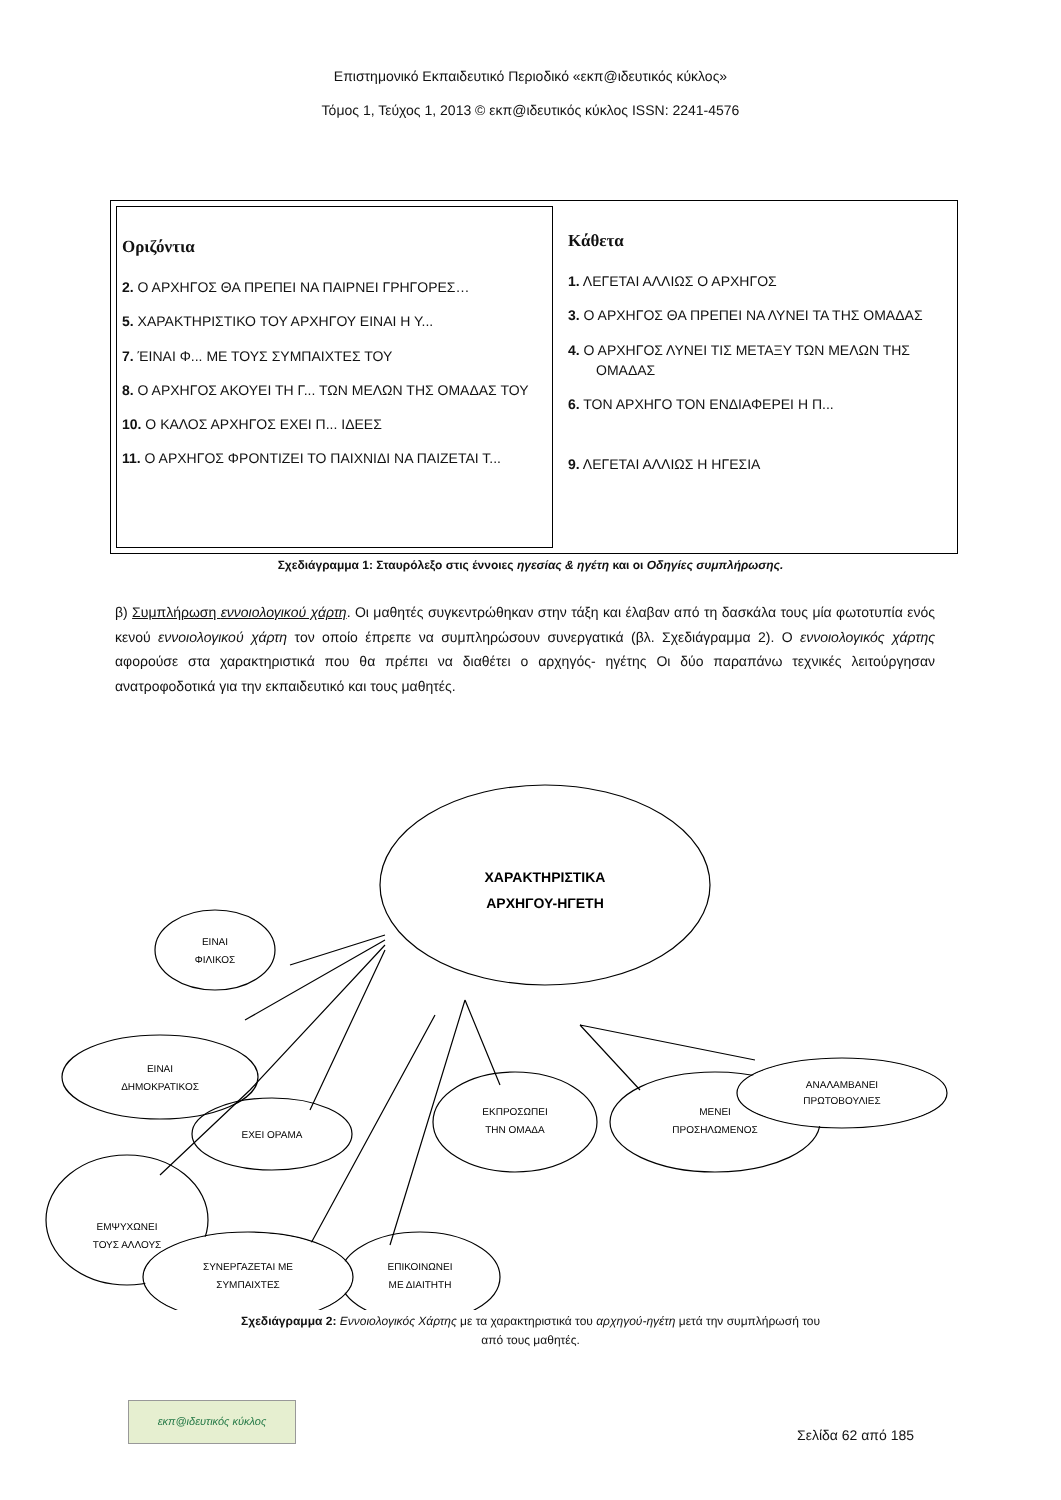Επιστημονικό Εκπαιδευτικό Περιοδικό «εκπ@ιδευτικός κύκλος»
Τόμος 1, Τεύχος 1, 2013 © εκπ@ιδευτικός κύκλος ISSN: 2241-4576
Οριζόντια
2. Ο ΑΡΧΗΓΟΣ ΘΑ ΠΡΕΠΕΙ ΝΑ ΠΑΙΡΝΕΙ ΓΡΗΓΟΡΕΣ…
5. ΧΑΡΑΚΤΗΡΙΣΤΙΚΟ ΤΟΥ ΑΡΧΗΓΟΥ ΕΙΝΑΙ Η Υ...
7. ΈΙΝΑΙ Φ... ΜΕ ΤΟΥΣ ΣΥΜΠΑΙΧΤΕΣ ΤΟΥ
8. Ο ΑΡΧΗΓΟΣ ΑΚΟΥΕΙ ΤΗ Γ... ΤΩΝ ΜΕΛΩΝ ΤΗΣ ΟΜΑΔΑΣ ΤΟΥ
10. Ο ΚΑΛΟΣ ΑΡΧΗΓΟΣ ΕΧΕΙ Π... ΙΔΕΕΣ
11. Ο ΑΡΧΗΓΟΣ ΦΡΟΝΤΙΖΕΙ ΤΟ ΠΑΙΧΝΙΔΙ ΝΑ ΠΑΙΖΕΤΑΙ Τ...
Κάθετα
1. ΛΕΓΕΤΑΙ ΑΛΛΙΩΣ Ο ΑΡΧΗΓΟΣ
3. Ο ΑΡΧΗΓΟΣ ΘΑ ΠΡΕΠΕΙ ΝΑ ΛΥΝΕΙ ΤΑ ΤΗΣ ΟΜΑΔΑΣ
4. Ο ΑΡΧΗΓΟΣ ΛΥΝΕΙ ΤΙΣ ΜΕΤΑΞΥ ΤΩΝ ΜΕΛΩΝ ΤΗΣ ΟΜΑΔΑΣ
6. ΤΟΝ ΑΡΧΗΓΟ ΤΟΝ ΕΝΔΙΑΦΕΡΕΙ Η Π...
9. ΛΕΓΕΤΑΙ ΑΛΛΙΩΣ Η ΗΓΕΣΙΑ
Σχεδιάγραμμα 1: Σταυρόλεξο στις έννοιες ηγεσίας & ηγέτη και οι Οδηγίες συμπλήρωσης.
β) Συμπλήρωση εννοιολογικού χάρτη. Οι μαθητές συγκεντρώθηκαν στην τάξη και έλαβαν από τη δασκάλα τους μία φωτοτυπία ενός κενού εννοιολογικού χάρτη τον οποίο έπρεπε να συμπληρώσουν συνεργατικά (βλ. Σχεδιάγραμμα 2). Ο εννοιολογικός χάρτης αφορούσε στα χαρακτηριστικά που θα πρέπει να διαθέτει ο αρχηγός- ηγέτης Οι δύο παραπάνω τεχνικές λειτούργησαν ανατροφοδοτικά για την εκπαιδευτικό και τους μαθητές.
ΧΑΡΑΚΤΗΡΙΣΤΙΚΑ
ΑΡΧΗΓΟΥ-ΗΓΕΤΗ
ΕΙΝΑΙ
ΦΙΛΙΚΟΣ
ΕΙΝΑΙ
ΔΗΜΟΚΡΑΤΙΚΟΣ
ΕΧΕΙ ΟΡΑΜΑ
ΕΜΨΥΧΩΝΕΙ
ΤΟΥΣ ΑΛΛΟΥΣ
ΣΥΝΕΡΓΑΖΕΤΑΙ ΜΕ
ΣΥΜΠΑΙΧΤΕΣ
ΕΠΙΚΟΙΝΩΝΕΙ
ΜΕ ΔΙΑΙΤΗΤΗ
ΕΚΠΡΟΣΩΠΕΙ
ΤΗΝ ΟΜΑΔΑ
ΜΕΝΕΙ
ΠΡΟΣΗΛΩΜΕΝΟΣ
ΑΝΑΛΑΜΒΑΝΕΙ
ΠΡΩΤΟΒΟΥΛΙΕΣ
Σχεδιάγραμμα 2: Εννοιολογικός Χάρτης με τα χαρακτηριστικά του αρχηγού-ηγέτη μετά την συμπλήρωσή του
από τους μαθητές.
εκπ@ιδευτικός κύκλος
Σελίδα 62 από 185